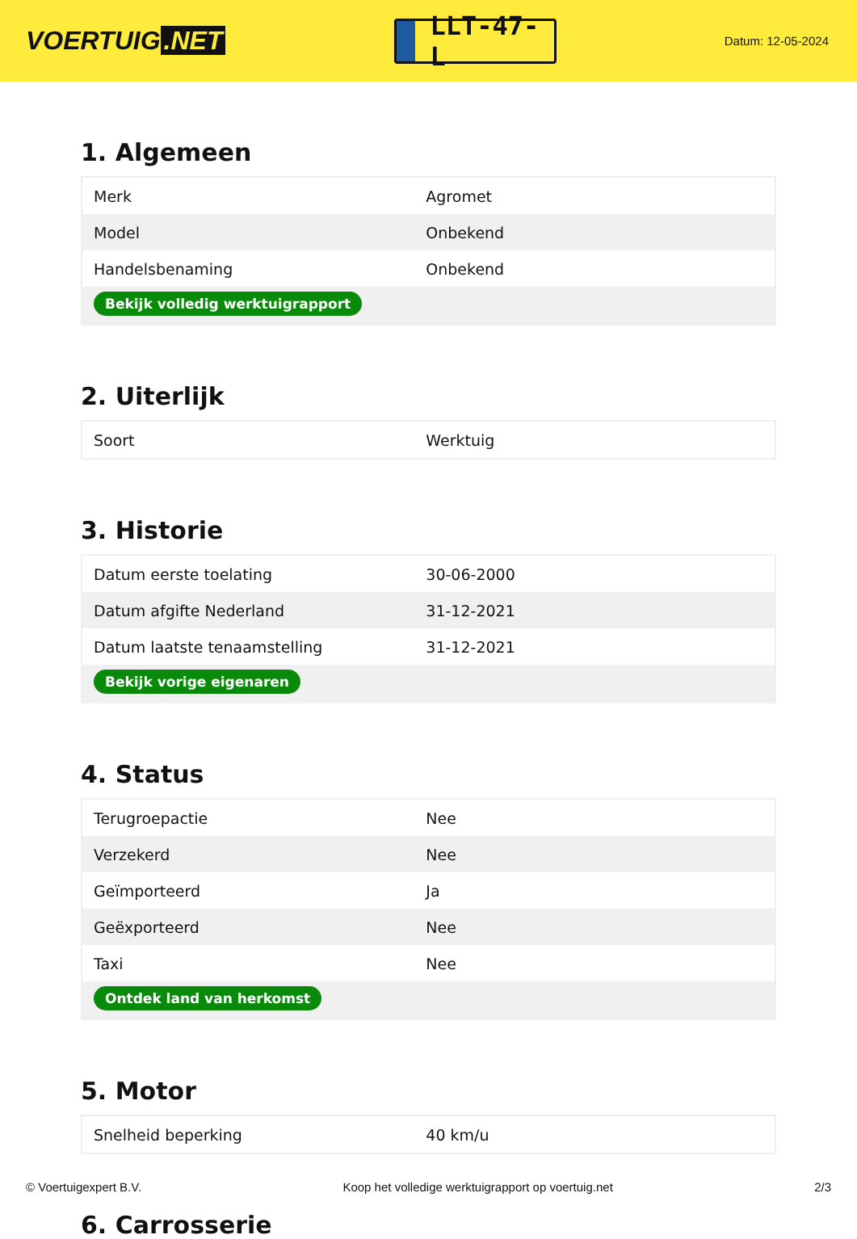VOERTUIG.NET
LLT-47-L
Datum: 12-05-2024
1. Algemeen
| Merk | Agromet |
| Model | Onbekend |
| Handelsbenaming | Onbekend |
| Bekijk volledig werktuigrapport | |
2. Uiterlijk
| Soort | Werktuig |
3. Historie
| Datum eerste toelating | 30-06-2000 |
| Datum afgifte Nederland | 31-12-2021 |
| Datum laatste tenaamstelling | 31-12-2021 |
| Bekijk vorige eigenaren | |
4. Status
| Terugroepactie | Nee |
| Verzekerd | Nee |
| Geïmporteerd | Ja |
| Geëxporteerd | Nee |
| Taxi | Nee |
| Ontdek land van herkomst | |
5. Motor
| Snelheid beperking | 40 km/u |
6. Carrosserie
© Voertuigexpert B.V. Koop het volledige werktuigrapport op voertuig.net 2/3